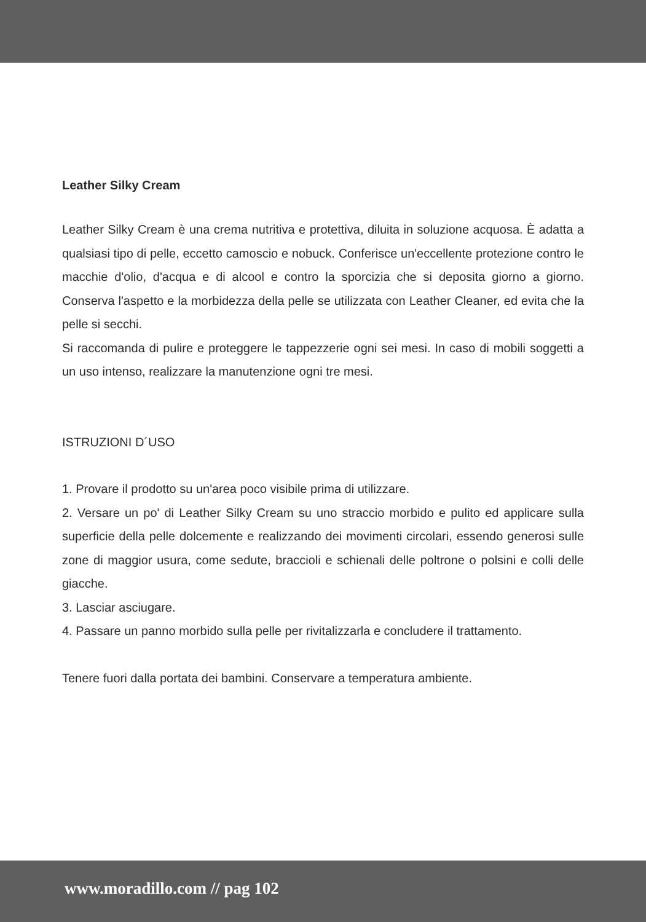Leather Silky Cream
Leather Silky Cream è una crema nutritiva e protettiva, diluita in soluzione acquosa. È adatta a qualsiasi tipo di pelle, eccetto camoscio e nobuck. Conferisce un'eccellente protezione contro le macchie d'olio, d'acqua e di alcool e contro la sporcizia che si deposita giorno a giorno. Conserva l'aspetto e la morbidezza della pelle se utilizzata con Leather Cleaner, ed evita che la pelle si secchi.
Si raccomanda di pulire e proteggere le tappezzerie ogni sei mesi. In caso di mobili soggetti a un uso intenso, realizzare la manutenzione ogni tre mesi.
ISTRUZIONI D´USO
1. Provare il prodotto su un'area poco visibile prima di utilizzare.
2. Versare un po' di Leather Silky Cream su uno straccio morbido e pulito ed applicare sulla superficie della pelle dolcemente e realizzando dei movimenti circolari, essendo generosi sulle zone di maggior usura, come sedute, braccioli e schienali delle poltrone o polsini e colli delle giacche.
3. Lasciar asciugare.
4. Passare un panno morbido sulla pelle per rivitalizzarla e concludere il trattamento.
Tenere fuori dalla portata dei bambini. Conservare a temperatura ambiente.
www.moradillo.com // pag 102